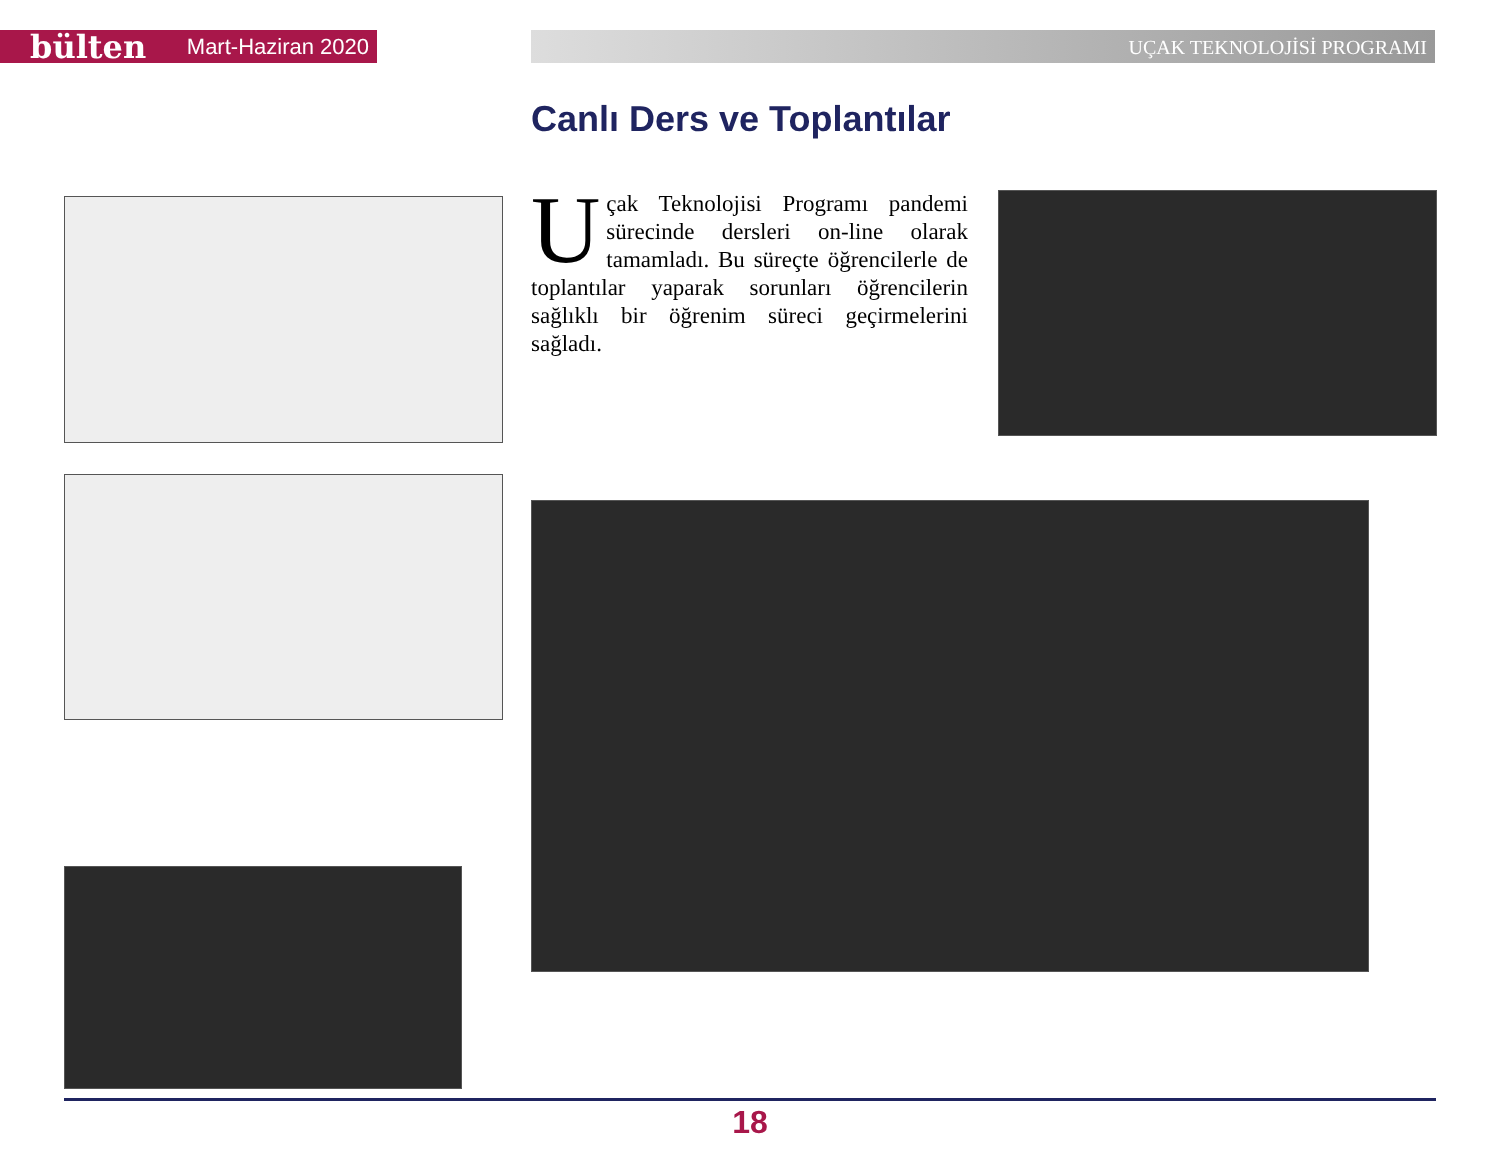bülten Mart-Haziran 2020
UÇAK TEKNOLOJİSİ PROGRAMI
Canlı Ders ve Toplantılar
Uçak Teknolojisi Programı pandemi sürecinde dersleri on-line olarak tamamladı. Bu süreçte öğrencilerle de toplantılar yaparak sorunları öğrencilerin sağlıklı bir öğrenim süreci geçirmelerini sağladı.
18